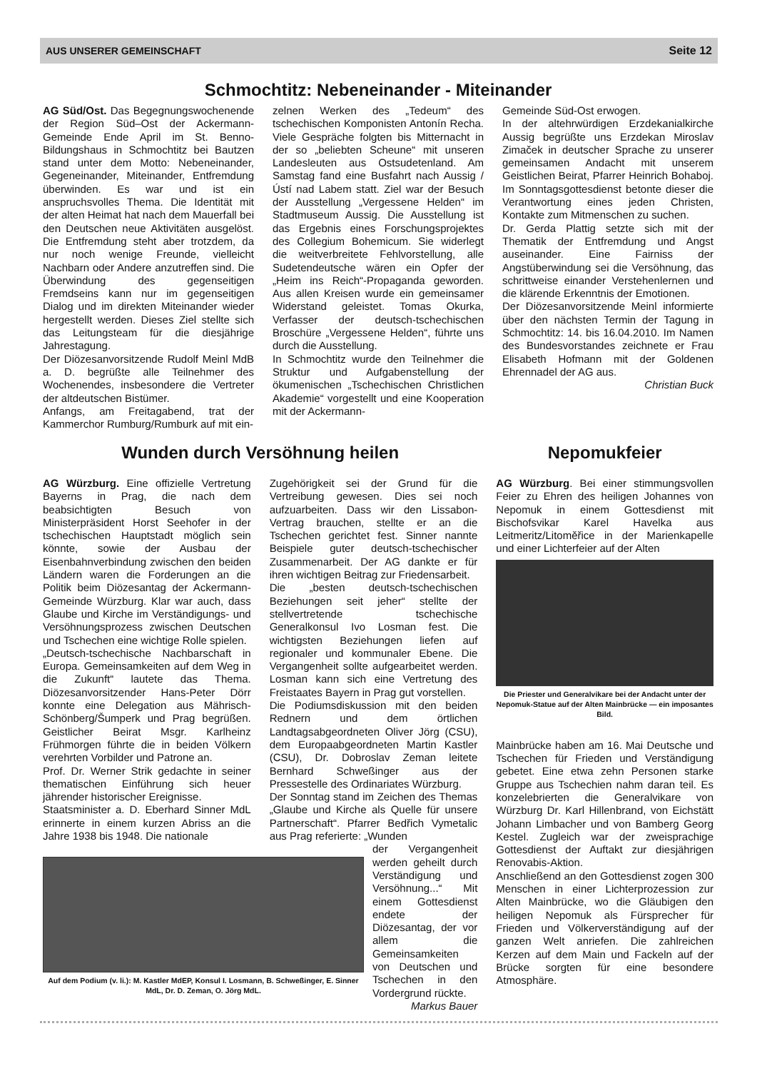AUS UNSERER GEMEINSCHAFT Seite 12
Schmochtitz: Nebeneinander - Miteinander
AG Süd/Ost. Das Begegnungswochenende der Region Süd–Ost der Ackermann-Gemeinde Ende April im St. Benno-Bildungshaus in Schmochtitz bei Bautzen stand unter dem Motto: Nebeneinander, Gegeneinander, Miteinander, Entfremdung überwinden. Es war und ist ein anspruchsvolles Thema. Die Identität mit der alten Heimat hat nach dem Mauerfall bei den Deutschen neue Aktivitäten ausgelöst. Die Entfremdung steht aber trotzdem, da nur noch wenige Freunde, vielleicht Nachbarn oder Andere anzutreffen sind. Die Überwindung des gegenseitigen Fremdseins kann nur im gegenseitigen Dialog und im direkten Miteinander wieder hergestellt werden. Dieses Ziel stellte sich das Leitungsteam für die diesjährige Jahrestagung.
Der Diözesanvorsitzende Rudolf Meinl MdB a. D. begrüßte alle Teilnehmer des Wochenendes, insbesondere die Vertreter der altdeutschen Bistümer.
Anfangs, am Freitagabend, trat der Kammerchor Rumburg/Rumburk auf mit ein-
zelnen Werken des „Tedeum“ des tschechischen Komponisten Antonín Recha. Viele Gespräche folgten bis Mitternacht in der so „beliebten Scheune“ mit unseren Landesleuten aus Ostsudetenland. Am Samstag fand eine Busfahrt nach Aussig /Ústí nad Labem statt. Ziel war der Besuch der Ausstellung „Vergessene Helden“ im Stadtmuseum Aussig. Die Ausstellung ist das Ergebnis eines Forschungsprojektes des Collegium Bohemicum. Sie widerlegt die weitverbreitete Fehlvorstellung, alle Sudetendeutsche wären ein Opfer der „Heim ins Reich“-Propaganda geworden. Aus allen Kreisen wurde ein gemeinsamer Widerstand geleistet. Tomas Okurka, Verfasser der deutsch-tschechischen Broschüre „Vergessene Helden“, führte uns durch die Ausstellung.
In Schmochtitz wurde den Teilnehmer die Struktur und Aufgabenstellung der ökumenischen „Tschechischen Christlichen Akademie“ vorgestellt und eine Kooperation mit der Ackermann-
Gemeinde Süd-Ost erwogen.
In der altehrwürdigen Erzdekanialkirche Aussig begrüßte uns Erzdekan Miroslav Zimaček in deutscher Sprache zu unserer gemeinsamen Andacht mit unserem Geistlichen Beirat, Pfarrer Heinrich Bohaboj. Im Sonntagsgottesdienst betonte dieser die Verantwortung eines jeden Christen, Kontakte zum Mitmenschen zu suchen.
Dr. Gerda Plattig setzte sich mit der Thematik der Entfremdung und Angst auseinander. Eine Fairniss der Angstüberwindung sei die Versöhnung, das schrittweise einander Verstehenlernen und die klärende Erkenntnis der Emotionen.
Der Diözesanvorsitzende Meinl informierte über den nächsten Termin der Tagung in Schmochtitz: 14. bis 16.04.2010. Im Namen des Bundesvorstandes zeichnete er Frau Elisabeth Hofmann mit der Goldenen Ehrennadel der AG aus.
Christian Buck
Wunden durch Versöhnung heilen
AG Würzburg. Eine offizielle Vertretung Bayerns in Prag, die nach dem beabsichtigten Besuch von Ministerpräsident Horst Seehofer in der tschechischen Hauptstadt möglich sein könnte, sowie der Ausbau der Eisenbahnverbindung zwischen den beiden Ländern waren die Forderungen an die Politik beim Diözesantag der Ackermann-Gemeinde Würzburg. Klar war auch, dass Glaube und Kirche im Verständigungs- und Versöhnungsprozess zwischen Deutschen und Tschechen eine wichtige Rolle spielen.
„Deutsch-tschechische Nachbarschaft in Europa. Gemeinsamkeiten auf dem Weg in die Zukunft“ lautete das Thema. Diözesanvorsitzender Hans-Peter Dörr konnte eine Delegation aus Mährisch-Schönberg/Šumperk und Prag begrüßen. Geistlicher Beirat Msgr. Karlheinz Frühmorgen führte die in beiden Völkern verehrten Vorbilder und Patrone an.
Prof. Dr. Werner Strik gedachte in seiner thematischen Einführung sich heuer jährender historischer Ereignisse.
Staatsminister a. D. Eberhard Sinner MdL erinnerte in einem kurzen Abriss an die Jahre 1938 bis 1948. Die nationale
Zugehörigkeit sei der Grund für die Vertreibung gewesen. Dies sei noch aufzuarbeiten. Dass wir den Lissabon-Vertrag brauchen, stellte er an die Tschechen gerichtet fest. Sinner nannte Beispiele guter deutsch-tschechischer Zusammenarbeit. Der AG dankte er für ihren wichtigen Beitrag zur Friedensarbeit.
Die „besten deutsch-tschechischen Beziehungen seit jeher“ stellte der stellvertretende tschechische Generalkonsul Ivo Losman fest. Die wichtigsten Beziehungen liefen auf regionaler und kommunaler Ebene. Die Vergangenheit sollte aufgearbeitet werden. Losman kann sich eine Vertretung des Freistaates Bayern in Prag gut vorstellen.
Die Podiumsdiskussion mit den beiden Rednern und dem örtlichen Landtagsabgeordneten Oliver Jörg (CSU), dem Europaabgeordneten Martin Kastler (CSU), Dr. Dobroslav Zeman leitete Bernhard Schweßinger aus der Pressestelle des Ordinariates Würzburg.
Der Sonntag stand im Zeichen des Themas „Glaube und Kirche als Quelle für unsere Partnerschaft“. Pfarrer Bedřich Vymetalic aus Prag referierte: „Wunden
Auf dem Podium (v. li.): M. Kastler MdEP, Konsul I. Losmann, B. Schweßinger, E. Sinner MdL, Dr. D. Zeman, O. Jörg MdL.
der Vergangenheit werden geheilt durch Verständigung und Versöhnung...“ Mit einem Gottesdienst endete der Diözesantag, der vor allem die Gemeinsamkeiten von Deutschen und Tschechen in den Vordergrund rückte.
Markus Bauer
Nepomukfeier
AG Würzburg. Bei einer stimmungsvollen Feier zu Ehren des heiligen Johannes von Nepomuk in einem Gottesdienst mit Bischofsvikar Karel Havelka aus Leitmeritz/Litoměřice in der Marienkapelle und einer Lichterfeier auf der Alten
Die Priester und Generalvikare bei der Andacht unter der Nepomuk-Statue auf der Alten Mainbrücke — ein imposantes Bild.
Mainbrücke haben am 16. Mai Deutsche und Tschechen für Frieden und Verständigung gebetet. Eine etwa zehn Personen starke Gruppe aus Tschechien nahm daran teil. Es konzelebrierten die Generalvikare von Würzburg Dr. Karl Hillenbrand, von Eichstätt Johann Limbacher und von Bamberg Georg Kestel. Zugleich war der zweisprachige Gottesdienst der Auftakt zur diesjährigen Renovabis-Aktion.
Anschließend an den Gottesdienst zogen 300 Menschen in einer Lichterprozession zur Alten Mainbrücke, wo die Gläubigen den heiligen Nepomuk als Fürsprecher für Frieden und Völkerverständigung auf der ganzen Welt anriefen. Die zahlreichen Kerzen auf dem Main und Fackeln auf der Brücke sorgten für eine besondere Atmosphäre.